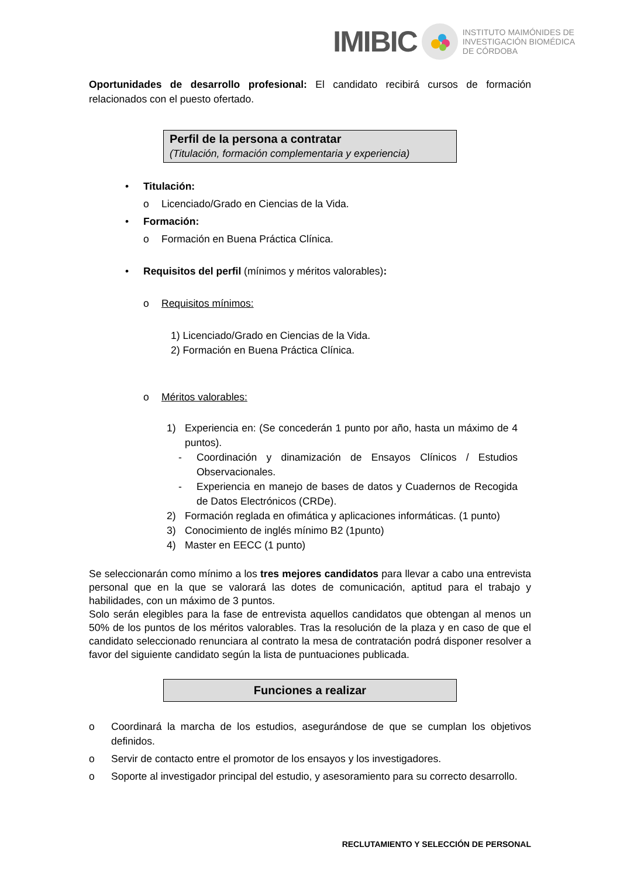IMIBIC INSTITUTO MAIMÓNIDES DE
INVESTIGACIÓN BIOMÉDICA
DE CÓRDOBA
Oportunidades de desarrollo profesional: El candidato recibirá cursos de formación relacionados con el puesto ofertado.
Perfil de la persona a contratar
(Titulación, formación complementaria y experiencia)
• Titulación:
o Licenciado/Grado en Ciencias de la Vida.
• Formación:
o Formación en Buena Práctica Clínica.
• Requisitos del perfil (mínimos y méritos valorables):
o Requisitos mínimos:
1) Licenciado/Grado en Ciencias de la Vida.
2) Formación en Buena Práctica Clínica.
o Méritos valorables:
1) Experiencia en: (Se concederán 1 punto por año, hasta un máximo de 4 puntos).
- Coordinación y dinamización de Ensayos Clínicos / Estudios Observacionales.
- Experiencia en manejo de bases de datos y Cuadernos de Recogida de Datos Electrónicos (CRDe).
2) Formación reglada en ofimática y aplicaciones informáticas. (1 punto)
3) Conocimiento de inglés mínimo B2 (1punto)
4) Master en EECC (1 punto)
Se seleccionarán como mínimo a los tres mejores candidatos para llevar a cabo una entrevista personal que en la que se valorará las dotes de comunicación, aptitud para el trabajo y habilidades, con un máximo de 3 puntos.
Solo serán elegibles para la fase de entrevista aquellos candidatos que obtengan al menos un 50% de los puntos de los méritos valorables. Tras la resolución de la plaza y en caso de que el candidato seleccionado renunciara al contrato la mesa de contratación podrá disponer resolver a favor del siguiente candidato según la lista de puntuaciones publicada.
Funciones a realizar
o Coordinará la marcha de los estudios, asegurándose de que se cumplan los objetivos definidos.
o Servir de contacto entre el promotor de los ensayos y los investigadores.
o Soporte al investigador principal del estudio, y asesoramiento para su correcto desarrollo.
RECLUTAMIENTO Y SELECCIÓN DE PERSONAL